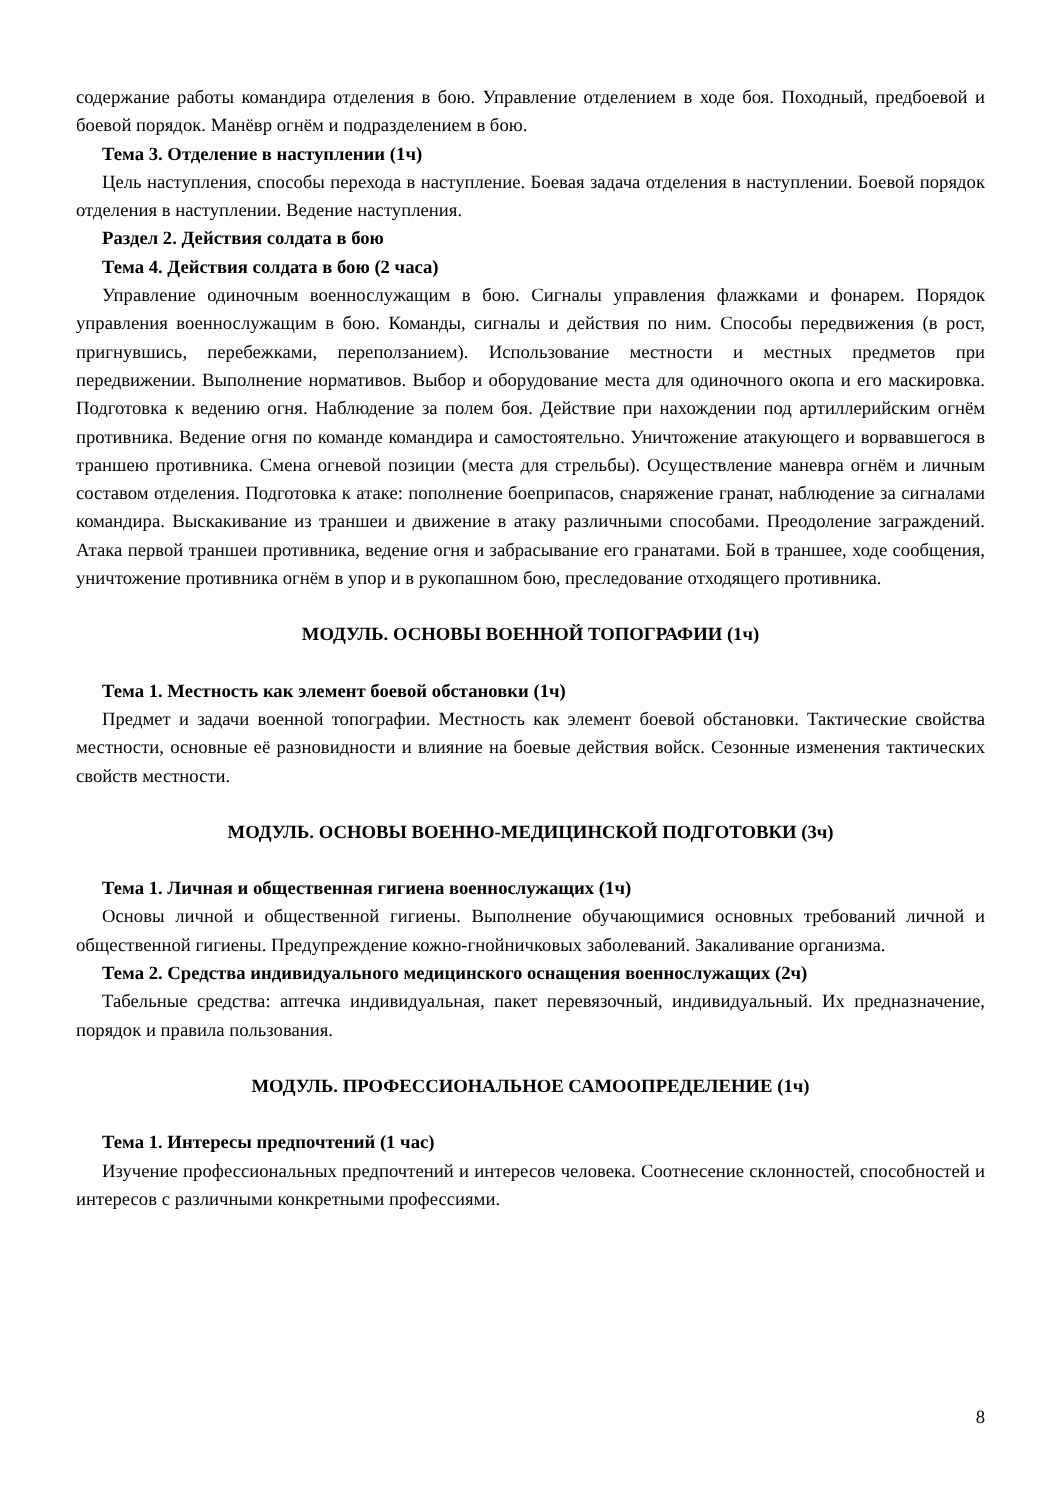содержание работы командира отделения в бою. Управление отделением в ходе боя. Походный, предбоевой и боевой порядок. Манёвр огнём и подразделением в бою.
Тема 3. Отделение в наступлении (1ч)
Цель наступления, способы перехода в наступление. Боевая задача отделения в наступлении. Боевой порядок отделения в наступлении. Ведение наступления.
Раздел 2. Действия солдата в бою
Тема 4. Действия солдата в бою (2 часа)
Управление одиночным военнослужащим в бою. Сигналы управления флажками и фонарем. Порядок управления военнослужащим в бою. Команды, сигналы и действия по ним. Способы передвижения (в рост, пригнувшись, перебежками, переползанием). Использование местности и местных предметов при передвижении. Выполнение нормативов. Выбор и оборудование места для одиночного окопа и его маскировка. Подготовка к ведению огня. Наблюдение за полем боя. Действие при нахождении под артиллерийским огнём противника. Ведение огня по команде командира и самостоятельно. Уничтожение атакующего и ворвавшегося в траншею противника. Смена огневой позиции (места для стрельбы). Осуществление маневра огнём и личным составом отделения. Подготовка к атаке: пополнение боеприпасов, снаряжение гранат, наблюдение за сигналами командира. Выскакивание из траншеи и движение в атаку различными способами. Преодоление заграждений. Атака первой траншеи противника, ведение огня и забрасывание его гранатами. Бой в траншее, ходе сообщения, уничтожение противника огнём в упор и в рукопашном бою, преследование отходящего противника.
МОДУЛЬ. ОСНОВЫ ВОЕННОЙ ТОПОГРАФИИ (1ч)
Тема 1. Местность как элемент боевой обстановки (1ч)
Предмет и задачи военной топографии. Местность как элемент боевой обстановки. Тактические свойства местности, основные её разновидности и влияние на боевые действия войск. Сезонные изменения тактических свойств местности.
МОДУЛЬ. ОСНОВЫ ВОЕННО-МЕДИЦИНСКОЙ ПОДГОТОВКИ (3ч)
Тема 1. Личная и общественная гигиена военнослужащих (1ч)
Основы личной и общественной гигиены. Выполнение обучающимися основных требований личной и общественной гигиены. Предупреждение кожно-гнойничковых заболеваний. Закаливание организма.
Тема 2. Средства индивидуального медицинского оснащения военнослужащих (2ч)
Табельные средства: аптечка индивидуальная, пакет перевязочный, индивидуальный. Их предназначение, порядок и правила пользования.
МОДУЛЬ. ПРОФЕССИОНАЛЬНОЕ САМООПРЕДЕЛЕНИЕ (1ч)
Тема 1. Интересы предпочтений (1 час)
Изучение профессиональных предпочтений и интересов человека. Соотнесение склонностей, способностей и интересов с различными конкретными профессиями.
8